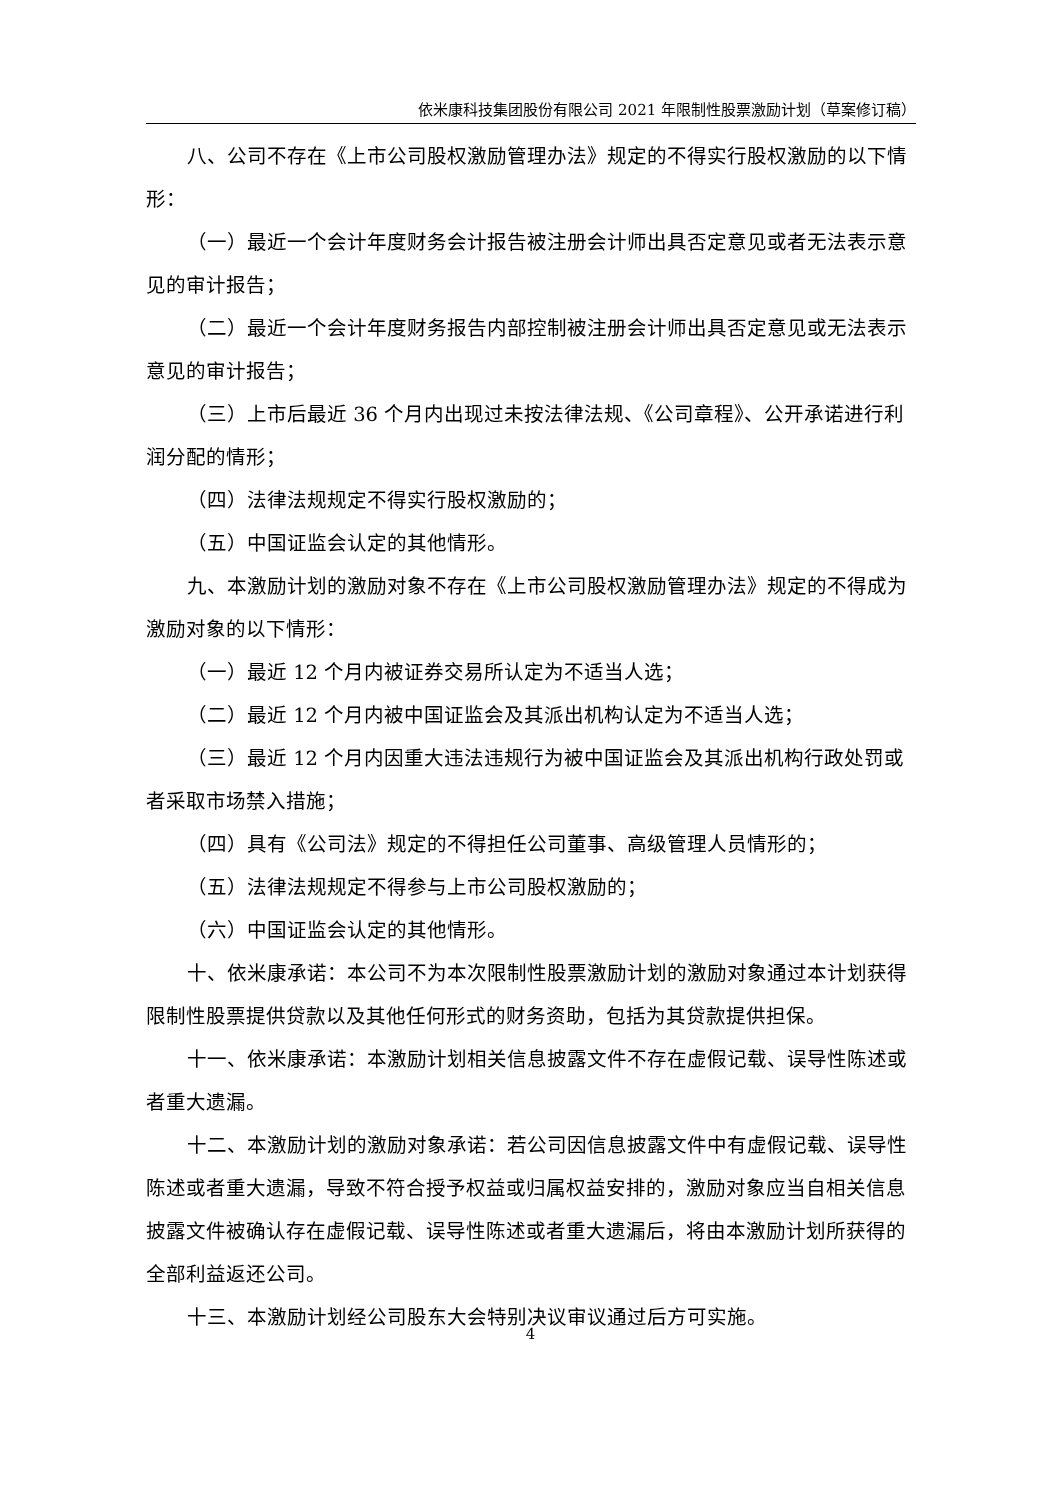依米康科技集团股份有限公司 2021 年限制性股票激励计划（草案修订稿）
八、公司不存在《上市公司股权激励管理办法》规定的不得实行股权激励的以下情形：
（一）最近一个会计年度财务会计报告被注册会计师出具否定意见或者无法表示意见的审计报告；
（二）最近一个会计年度财务报告内部控制被注册会计师出具否定意见或无法表示意见的审计报告；
（三）上市后最近 36 个月内出现过未按法律法规、《公司章程》、公开承诺进行利润分配的情形；
（四）法律法规规定不得实行股权激励的；
（五）中国证监会认定的其他情形。
九、本激励计划的激励对象不存在《上市公司股权激励管理办法》规定的不得成为激励对象的以下情形：
（一）最近 12 个月内被证券交易所认定为不适当人选；
（二）最近 12 个月内被中国证监会及其派出机构认定为不适当人选；
（三）最近 12 个月内因重大违法违规行为被中国证监会及其派出机构行政处罚或者采取市场禁入措施；
（四）具有《公司法》规定的不得担任公司董事、高级管理人员情形的；
（五）法律法规规定不得参与上市公司股权激励的；
（六）中国证监会认定的其他情形。
十、依米康承诺：本公司不为本次限制性股票激励计划的激励对象通过本计划获得限制性股票提供贷款以及其他任何形式的财务资助，包括为其贷款提供担保。
十一、依米康承诺：本激励计划相关信息披露文件不存在虚假记载、误导性陈述或者重大遗漏。
十二、本激励计划的激励对象承诺：若公司因信息披露文件中有虚假记载、误导性陈述或者重大遗漏，导致不符合授予权益或归属权益安排的，激励对象应当自相关信息披露文件被确认存在虚假记载、误导性陈述或者重大遗漏后，将由本激励计划所获得的全部利益返还公司。
十三、本激励计划经公司股东大会特别决议审议通过后方可实施。
4